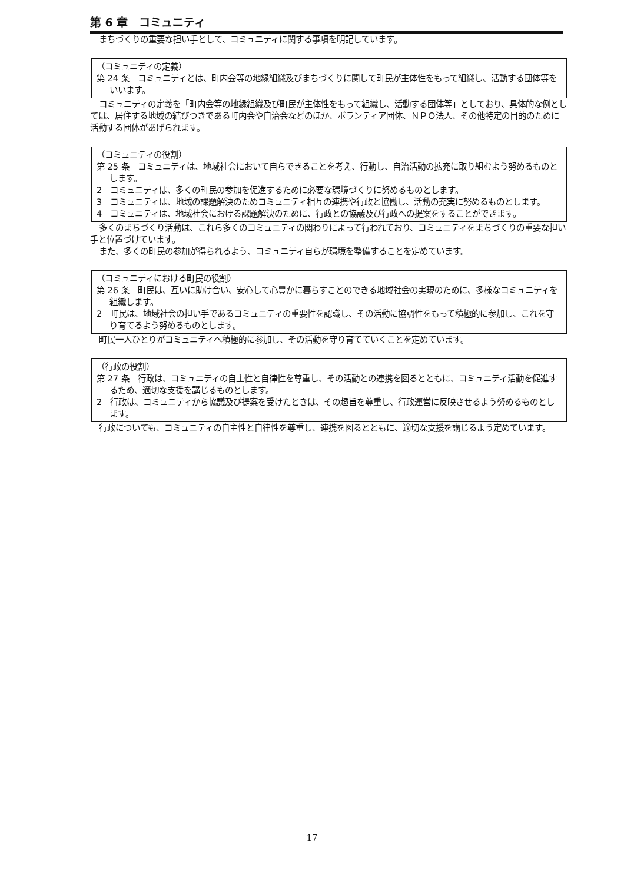第 6 章　コミュニティ
まちづくりの重要な担い手として、コミュニティに関する事項を明記しています。
（コミュニティの定義）
第 24 条　コミュニティとは、町内会等の地縁組織及びまちづくりに関して町民が主体性をもって組織し、活動する団体等をいいます。
コミュニティの定義を「町内会等の地縁組織及び町民が主体性をもって組織し、活動する団体等」としており、具体的な例としては、居住する地域の結びつきである町内会や自治会などのほか、ボランティア団体、ＮＰＯ法人、その他特定の目的のために活動する団体があげられます。
（コミュニティの役割）
第 25 条　コミュニティは、地域社会において自らできることを考え、行動し、自治活動の拡充に取り組むよう努めるものとします。
2　コミュニティは、多くの町民の参加を促進するために必要な環境づくりに努めるものとします。
3　コミュニティは、地域の課題解決のためコミュニティ相互の連携や行政と協働し、活動の充実に努めるものとします。
4　コミュニティは、地域社会における課題解決のために、行政との協議及び行政への提案をすることができます。
多くのまちづくり活動は、これら多くのコミュニティの関わりによって行われており、コミュニティをまちづくりの重要な担い手と位置づけています。
また、多くの町民の参加が得られるよう、コミュニティ自らが環境を整備することを定めています。
（コミュニティにおける町民の役割）
第 26 条　町民は、互いに助け合い、安心して心豊かに暮らすことのできる地域社会の実現のために、多様なコミュニティを組織します。
2　町民は、地域社会の担い手であるコミュニティの重要性を認識し、その活動に協調性をもって積極的に参加し、これを守り育てるよう努めるものとします。
町民一人ひとりがコミュニティへ積極的に参加し、その活動を守り育てていくことを定めています。
（行政の役割）
第 27 条　行政は、コミュニティの自主性と自律性を尊重し、その活動との連携を図るとともに、コミュニティ活動を促進するため、適切な支援を講じるものとします。
2　行政は、コミュニティから協議及び提案を受けたときは、その趣旨を尊重し、行政運営に反映させるよう努めるものとします。
行政についても、コミュニティの自主性と自律性を尊重し、連携を図るとともに、適切な支援を講じるよう定めています。
17